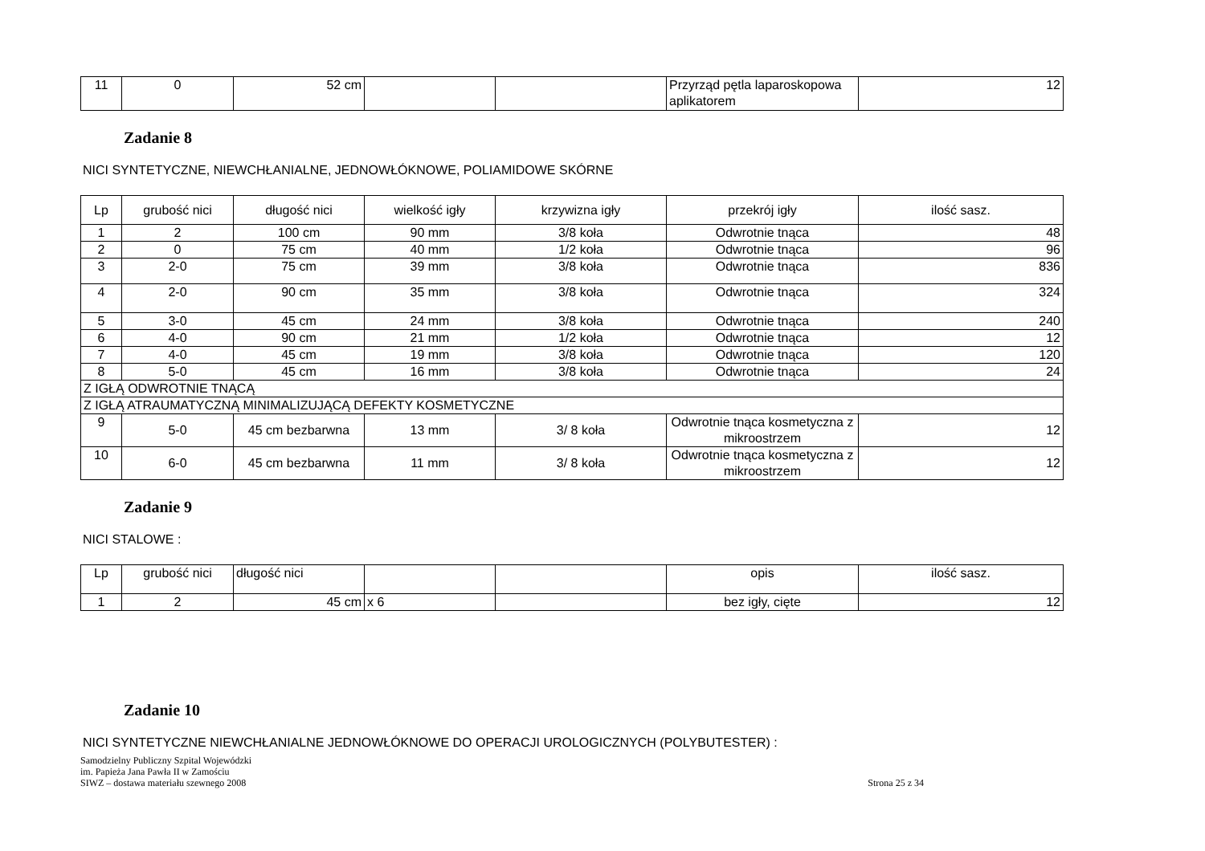| 11 | 0 | 52 cm | | | Przyrząd pętla laparoskopowa aplikatorem | 12 |
Zadanie 8
NICI SYNTETYCZNE, NIEWCHŁANIALNE, JEDNOWŁÓKNOWE, POLIAMIDOWE SKÓRNE
| Lp | grubość nici | długość nici | wielkość igły | krzywizna igły | przekrój igły | ilość sasz. |
| 1 | 2 | 100 cm | 90 mm | 3/8 koła | Odwrotnie tnąca | 48 |
| 2 | 0 | 75 cm | 40 mm | 1/2 koła | Odwrotnie tnąca | 96 |
| 3 | 2-0 | 75 cm | 39 mm | 3/8 koła | Odwrotnie tnąca | 836 |
| 4 | 2-0 | 90 cm | 35 mm | 3/8 koła | Odwrotnie tnąca | 324 |
| 5 | 3-0 | 45 cm | 24 mm | 3/8 koła | Odwrotnie tnąca | 240 |
| 6 | 4-0 | 90 cm | 21 mm | 1/2 koła | Odwrotnie tnąca | 12 |
| 7 | 4-0 | 45 cm | 19 mm | 3/8 koła | Odwrotnie tnąca | 120 |
| 8 | 5-0 | 45 cm | 16 mm | 3/8 koła | Odwrotnie tnąca | 24 |
| Z IGŁĄ ODWROTNIE TNĄCĄ | | | | | | |
| Z IGŁĄ ATRAUMATYCZNĄ MINIMALIZUJĄCĄ DEFEKTY KOSMETYCZNE | | | | | | |
| 9 | 5-0 | 45 cm bezbarwna | 13 mm | 3/ 8 koła | Odwrotnie tnąca kosmetyczna z mikroostrzem | 12 |
| 10 | 6-0 | 45 cm bezbarwna | 11 mm | 3/ 8 koła | Odwrotnie tnąca kosmetyczna z mikroostrzem | 12 |
Zadanie 9
NICI STALOWE :
| Lp | grubość nici | długość nici | | | opis | ilość sasz. |
| 1 | 2 | 45 cm | x 6 | | bez igły, cięte | 12 |
Zadanie 10
NICI SYNTETYCZNE NIEWCHŁANIALNE JEDNOWŁÓKNOWE DO OPERACJI UROLOGICZNYCH (POLYBUTESTER) :
Samodzielny Publiczny Szpital Wojewódzki
im. Papieża Jana Pawła II w Zamościu
SIWZ – dostawa materiału szewnego 2008
Strona 25 z 34